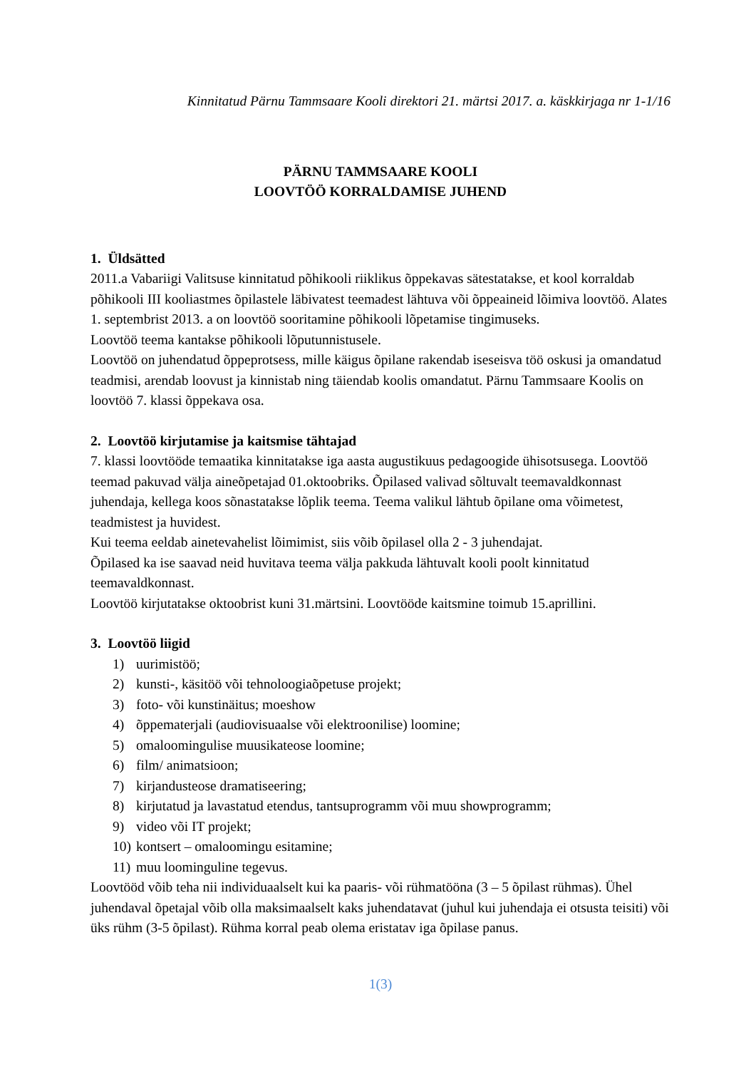Kinnitatud Pärnu Tammsaare Kooli direktori 21. märtsi 2017. a. käskkirjaga nr 1-1/16
PÄRNU TAMMSAARE KOOLI
LOOVTÖÖ KORRALDAMISE JUHEND
1. Üldsätted
2011.a Vabariigi Valitsuse kinnitatud põhikooli riiklikus õppekavas sätestatakse, et kool korraldab põhikooli III kooliastmes õpilastele läbivatest teemadest lähtuva või õppeaineid lõimiva loovtöö. Alates 1. septembrist 2013. a on loovtöö sooritamine põhikooli lõpetamise tingimuseks.
Loovtöö teema kantakse põhikooli lõputunnistusele.
Loovtöö on juhendatud õppeprotsess, mille käigus õpilane rakendab iseseisva töö oskusi ja omandatud teadmisi, arendab loovust ja kinnistab ning täiendab koolis omandatut. Pärnu Tammsaare Koolis on loovtöö 7. klassi õppekava osa.
2. Loovtöö kirjutamise ja kaitsmise tähtajad
7. klassi loovtööde temaatika kinnitatakse iga aasta augustikuus pedagoogide ühisotsusega. Loovtöö teemad pakuvad välja aineõpetajad 01.oktoobriks. Õpilased valivad sõltuvalt teemavaldkonnast juhendaja, kellega koos sõnastatakse lõplik teema. Teema valikul lähtub õpilane oma võimetest, teadmistest ja huvidest.
Kui teema eeldab ainetevahelist lõimimist, siis võib õpilasel olla 2 - 3 juhendajat.
Õpilased ka ise saavad neid huvitava teema välja pakkuda lähtuvalt kooli poolt kinnitatud teemavaldkonnast.
Loovtöö kirjutatakse oktoobrist kuni 31.märtsini. Loovtööde kaitsmine toimub 15.aprillini.
3. Loovtöö liigid
1) uurimistöö;
2) kunsti-, käsitöö või tehnoloogiaõpetuse projekt;
3) foto- või kunstinäitus; moeshow
4) õppematerjali (audiovisuaalse või elektroonilise) loomine;
5) omaloomingulise muusikateose loomine;
6) film/ animatsioon;
7) kirjandusteose dramatiseering;
8) kirjutatud ja lavastatud etendus, tantsuprogramm või muu showprogramm;
9) video või IT projekt;
10) kontsert – omaloomingu esitamine;
11) muu loominguline tegevus.
Loovtööd võib teha nii individuaalselt kui ka paaris- või rühmatööna (3 – 5 õpilast rühmas). Ühel juhendaval õpetajal võib olla maksimaalselt kaks juhendatavat (juhul kui juhendaja ei otsusta teisiti) või üks rühm (3-5 õpilast). Rühma korral peab olema eristatav iga õpilase panus.
1(3)